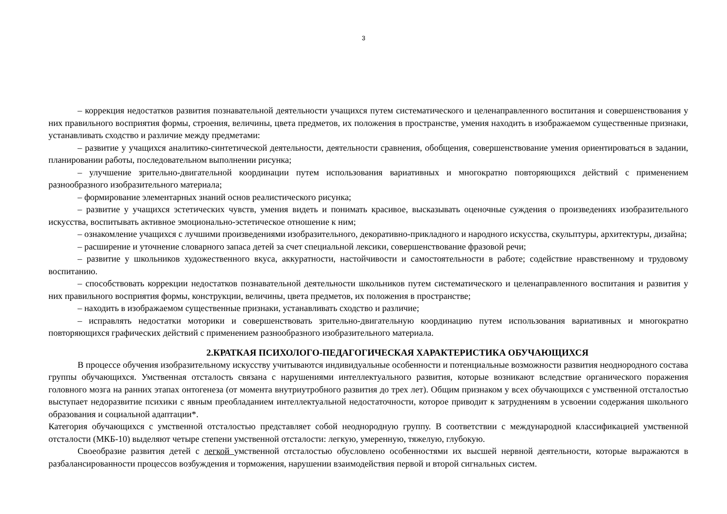3
– коррекция недостатков развития познавательной деятельности учащихся путем систематического и целенаправленного воспитания и совершенствования у них правильного восприятия формы, строения, величины, цвета предметов, их положения в пространстве, умения находить в изображаемом существенные признаки, устанавливать сходство и различие между предметами:
– развитие у учащихся аналитико-синтетической деятельности, деятельности сравнения, обобщения, совершенствование умения ориентироваться в задании, планировании работы, последовательном выполнении рисунка;
– улучшение зрительно-двигательной координации путем использования вариативных и многократно повторяющихся действий с применением разнообразного изобразительного материала;
– формирование элементарных знаний основ реалистического рисунка;
– развитие у учащихся эстетических чувств, умения видеть и понимать красивое, высказывать оценочные суждения о произведениях изобразительного искусства, воспитывать активное эмоционально-эстетическое отношение к ним;
– ознакомление учащихся с лучшими произведениями изобразительного, декоративно-прикладного и народного искусства, скульптуры, архитектуры, дизайна;
– расширение и уточнение словарного запаса детей за счет специальной лексики, совершенствование фразовой речи;
– развитие у школьников художественного вкуса, аккуратности, настойчивости и самостоятельности в работе; содействие нравственному и трудовому воспитанию.
– способствовать коррекции недостатков познавательной деятельности школьников путем систематического и целенаправленного воспитания и развития у них правильного восприятия формы, конструкции, величины, цвета предметов, их положения в пространстве;
– находить в изображаемом существенные признаки, устанавливать сходство и различие;
– исправлять недостатки моторики и совершенствовать зрительно-двигательную координацию путем использования вариативных и многократно повторяющихся графических действий с применением разнообразного изобразительного материала.
2.КРАТКАЯ ПСИХОЛОГО-ПЕДАГОГИЧЕСКАЯ ХАРАКТЕРИСТИКА ОБУЧАЮЩИХСЯ
В процессе обучения изобразительному искусству учитываются индивидуальные особенности и потенциальные возможности развития неоднородного состава группы обучающихся. Умственная отсталость связана с нарушениями интеллектуального развития, которые возникают вследствие органического поражения головного мозга на ранних этапах онтогенеза (от момента внутриутробного развития до трех лет). Общим признаком у всех обучающихся с умственной отсталостью выступает недоразвитие психики с явным преобладанием интеллектуальной недостаточности, которое приводит к затруднениям в усвоении содержания школьного образования и социальной адаптации*.
Категория обучающихся с умственной отсталостью представляет собой неоднородную группу. В соответствии с международной классификацией умственной отсталости (МКБ-10) выделяют четыре степени умственной отсталости: легкую, умеренную, тяжелую, глубокую.
Своеобразие развития детей с легкой умственной отсталостью обусловлено особенностями их высшей нервной деятельности, которые выражаются в разбалансированности процессов возбуждения и торможения, нарушении взаимодействия первой и второй сигнальных систем.